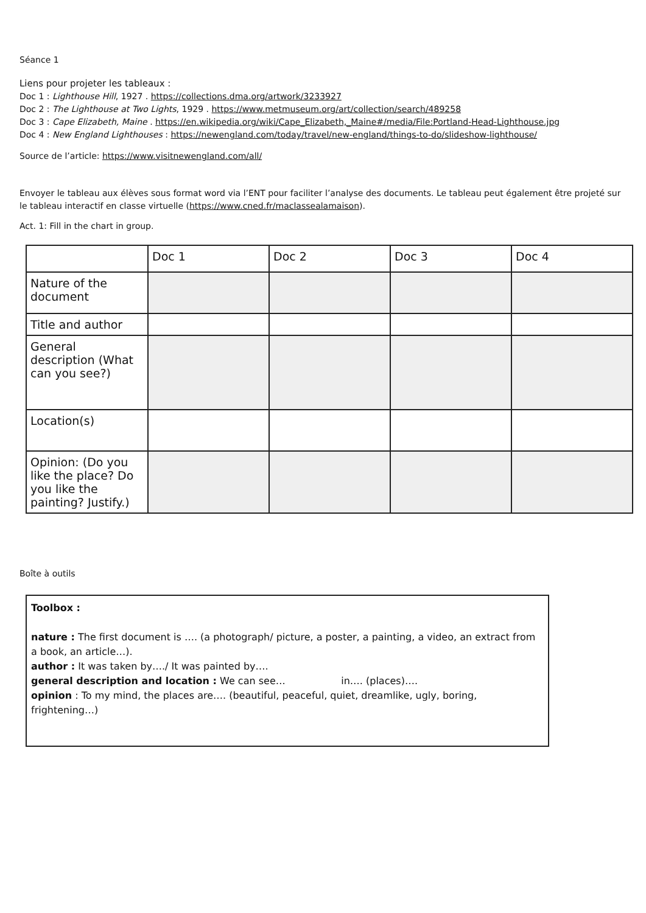Séance 1
Liens pour projeter les tableaux :
Doc 1 : Lighthouse Hill, 1927 . https://collections.dma.org/artwork/3233927
Doc 2 : The Lighthouse at Two Lights, 1929 . https://www.metmuseum.org/art/collection/search/489258
Doc 3 : Cape Elizabeth, Maine . https://en.wikipedia.org/wiki/Cape_Elizabeth,_Maine#/media/File:Portland-Head-Lighthouse.jpg
Doc 4 : New England Lighthouses : https://newengland.com/today/travel/new-england/things-to-do/slideshow-lighthouse/
Source de l’article: https://www.visitnewengland.com/all/
Envoyer le tableau aux élèves sous format word via l’ENT pour faciliter l’analyse des documents. Le tableau peut également être projeté sur le tableau interactif en classe virtuelle (https://www.cned.fr/maclassealamaison).
Act. 1: Fill in the chart in group.
| | Doc 1 | Doc 2 | Doc 3 | Doc 4 |
| --- | --- | --- | --- | --- |
| Nature of the document | | | | |
| Title and author | | | | |
| General description (What can you see?) | | | | |
| Location(s) | | | | |
| Opinion: (Do you like the place? Do you like the painting? Justify.) | | | | |
Boîte à outils
Toolbox :
nature : The first document is …. (a photograph/ picture, a poster, a painting, a video, an extract from a book, an article…).
author : It was taken by…./ It was painted by….
general description and location : We can see… in…. (places)….
opinion : To my mind, the places are…. (beautiful, peaceful, quiet, dreamlike, ugly, boring, frightening…)